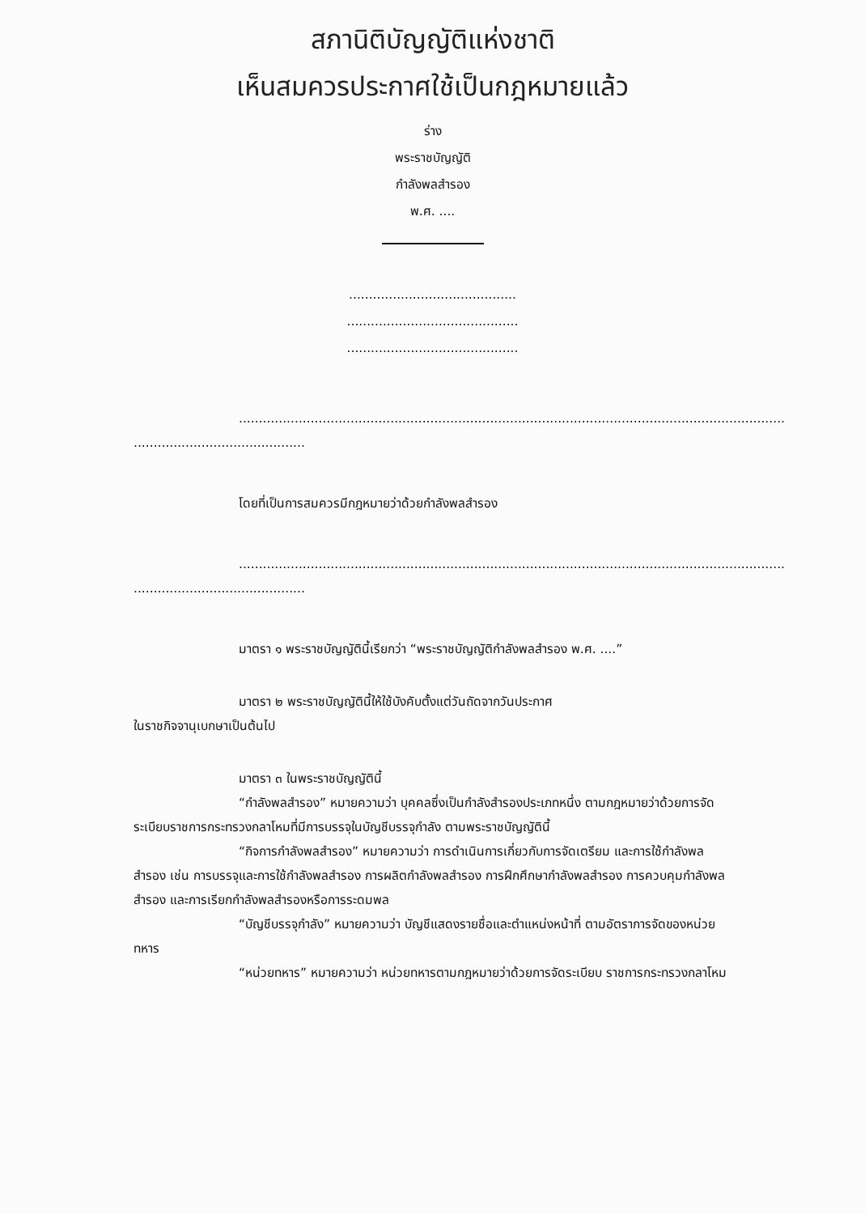สภานิติบัญญัติแห่งชาติ
เห็นสมควรประกาศใช้เป็นกฎหมายแล้ว
ร่าง
พระราชบัญญัติ
กำลังพลสำรอง
พ.ศ. ....
..........................................
...........................................
...........................................
.........................................................................................................................................
...........................................
โดยที่เป็นการสมควรมีกฎหมายว่าด้วยกำลังพลสำรอง
.........................................................................................................................................
...........................................
มาตรา ๑ พระราชบัญญัตินี้เรียกว่า “พระราชบัญญัติกำลังพลสำรอง พ.ศ. ....”
มาตรา ๒ พระราชบัญญัตินี้ให้ใช้บังคับตั้งแต่วันถัดจากวันประกาศ
ในราชกิจจานุเบกษาเป็นต้นไป
มาตรา ๓ ในพระราชบัญญัตินี้
“กำลังพลสำรอง” หมายความว่า บุคคลซึ่งเป็นกำลังสำรองประเภทหนึ่ง ตามกฎหมายว่าด้วยการจัดระเบียบราชการกระทรวงกลาโหมที่มีการบรรจุในบัญชีบรรจุกำลัง ตามพระราชบัญญัตินี้
“กิจการกำลังพลสำรอง” หมายความว่า การดำเนินการเกี่ยวกับการจัดเตรียม และการใช้กำลังพลสำรอง เช่น การบรรจุและการใช้กำลังพลสำรอง การผลิตกำลังพลสำรอง การฝึกศึกษากำลังพลสำรอง การควบคุมกำลังพลสำรอง และการเรียกกำลังพลสำรองหรือการระดมพล
“บัญชีบรรจุกำลัง” หมายความว่า บัญชีแสดงรายชื่อและตำแหน่งหน้าที่ ตามอัตราการจัดของหน่วยทหาร
“หน่วยทหาร” หมายความว่า หน่วยทหารตามกฎหมายว่าด้วยการจัดระเบียบ ราชการกระทรวงกลาโหม